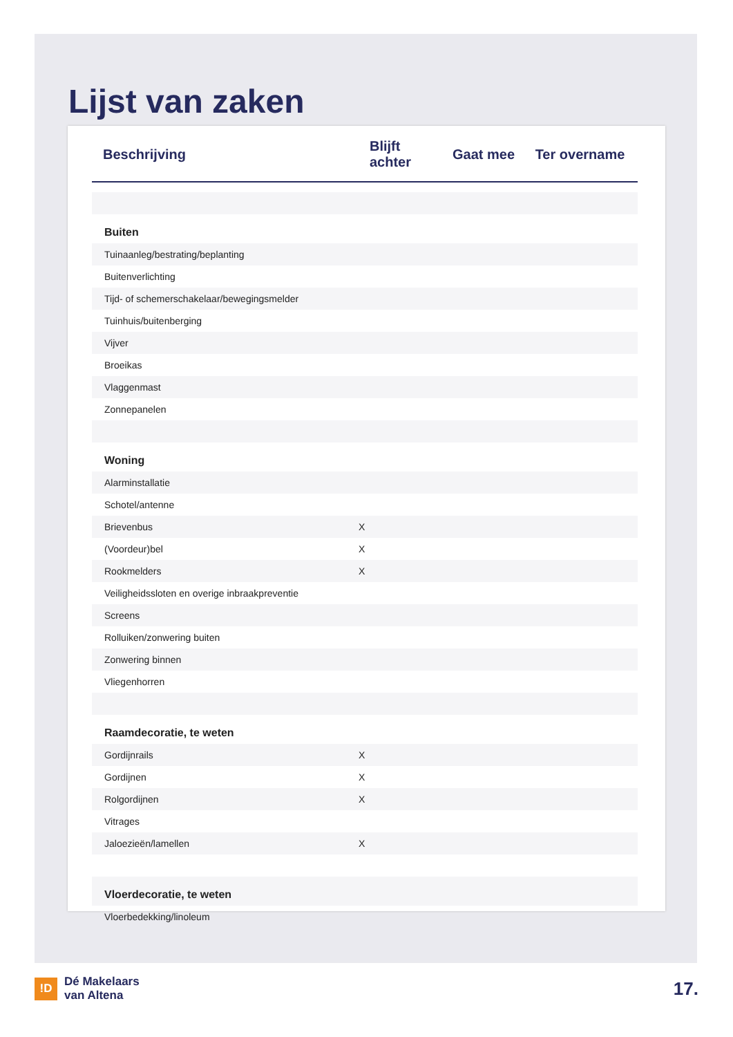Lijst van zaken
| Beschrijving | Blijft achter | Gaat mee | Ter overname |
| --- | --- | --- | --- |
| Buiten | | | |
| Tuinaanleg/bestrating/beplanting | | | |
| Buitenverlichting | | | |
| Tijd- of schemerschakelaar/bewegingsmelder | | | |
| Tuinhuis/buitenberging | | | |
| Vijver | | | |
| Broeikas | | | |
| Vlaggenmast | | | |
| Zonnepanelen | | | |
| Woning | | | |
| Alarminstallatie | | | |
| Schotel/antenne | | | |
| Brievenbus | X | | |
| (Voordeur)bel | X | | |
| Rookmelders | X | | |
| Veiligheidssloten en overige inbraakpreventie | | | |
| Screens | | | |
| Rolluiken/zonwering buiten | | | |
| Zonwering binnen | | | |
| Vliegenhorren | | | |
| Raamdecoratie, te weten | | | |
| Gordijnrails | X | | |
| Gordijnen | X | | |
| Rolgordijnen | X | | |
| Vitrages | | | |
| Jaloezieën/lamellen | X | | |
| Vloerdecoratie, te weten | | | |
| Vloerbedekking/linoleum | | | |
!D
Dé Makelaars
van Altena
17.